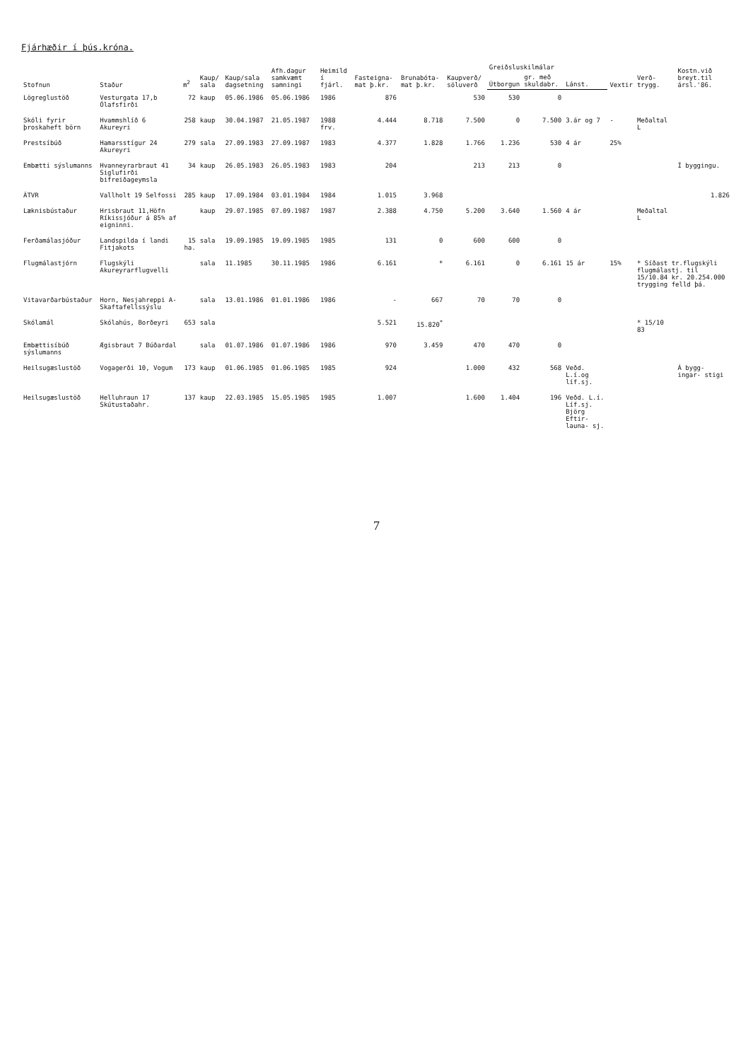Fjárhæðir í þús.króna.
| Stofnun | Staður | m<sup>2</sup> | Kaup/ sala | Kaup/sala dagsetning | Afh.dagur samkvæmt samningi | Heimild í fjárl. | Fasteigna- mat þ.kr. | Brunabóta- mat þ.kr. | Kaupverð/ söluverð | Greiðsluskilmálar | | | Vextir | Verð- trygg. | Kostn.við breyt.til ársl.'86. |
| --- | --- | --- | --- | --- | --- | --- | --- | --- | --- | --- | --- | --- | --- | --- | --- |
| | | | | | | | | | | Útborgun | gr. með skuldabr. | Lánst. | | | |
| Lögreglustöð | Vesturgata 17,b Ólafsfirði | 72 | kaup | 05.06.1986 | 05.06.1986 | 1986 | 876 | | 530 | 530 | 0 | | | | |
| Skóli fyrir þroskaheft börn | Hvammshlíð 6 Akureyri | 258 | kaup | 30.04.1987 | 21.05.1987 | 1988 frv. | 4.444 | 8.718 | 7.500 | 0 | 7.500 | 3.ár og 7 | - | Meðaltal L | |
| Prestsíbúð | Hamarsstígur 24 Akureyri | 279 | sala | 27.09.1983 | 27.09.1987 | 1983 | 4.377 | 1.828 | 1.766 | 1.236 | 530 | 4 ár | 25% | | |
| Embætti sýslumanns | Hvanneyrarbraut 41 Siglufirði bifreiðageymsla | 34 | kaup | 26.05.1983 | 26.05.1983 | 1983 | 204 | | 213 | 213 | 0 | | | | Í byggingu. |
| ÁTVR | Vallholt 19 Selfossi | 285 | kaup | 17.09.1984 | 03.01.1984 | 1984 | 1.015 | 3.968 | | | | | | | 1.826 |
| Læknisbústaður | Hrisbraut 11,Höfn Ríkissjóður á 85% af eigninni. | | kaup | 29.07.1985 | 07.09.1987 | 1987 | 2.388 | 4.750 | 5.200 | 3.640 | 1.560 | 4 ár | | Meðaltal L | |
| Ferðamálasjóður | Landspilda í landi Fitjakots | 15 ha. | sala | 19.09.1985 | 19.09.1985 | 1985 | 131 | 0 | 600 | 600 | 0 | | | | |
| Flugmálastjórn | Flugskýli Akureyrarflugvelli | | sala | 11.1985 | 30.11.1985 | 1986 | 6.161 | * | 6.161 | 0 | 6.161 | 15 ár | 15% | * Síðast tr.flugskýli flugmálastj. til 15/10.84 kr. 20.254.000 trygging felld þá. | |
| Vitavarðarbústaður | Horn, Nesjahreppi A-Skaftafellssýslu | | sala | 13.01.1986 | 01.01.1986 | 1986 | - | 667 | 70 | 70 | 0 | | | | |
| Skólamál | Skólahús, Borðeyri | 653 | sala | | | | 5.521 | 15.820<sup>*</sup> | | | | | | * 15/10 83 | |
| Embættisíbúð sýslumanns | Ægisbraut 7 Búðardal | | sala | 01.07.1986 | 01.07.1986 | 1986 | 970 | 3.459 | 470 | 470 | 0 | | | | |
| Heilsugæslustöð | Vogagerði 10, Vogum | 173 | kaup | 01.06.1985 | 01.06.1985 | 1985 | 924 | | 1.000 | 432 | 568 | Veðd. L.í.og líf.sj. | | | Á bygg- ingar- stigi |
| Heilsugæslustöð | Helluhraun 17 Skútustaðahr. | 137 | kaup | 22.03.1985 | 15.05.1985 | 1985 | 1.007 | | 1.600 | 1.404 | 196 | Veðd. L.í. Líf.sj. Björg Eftir- launa- sj. | | | |
7